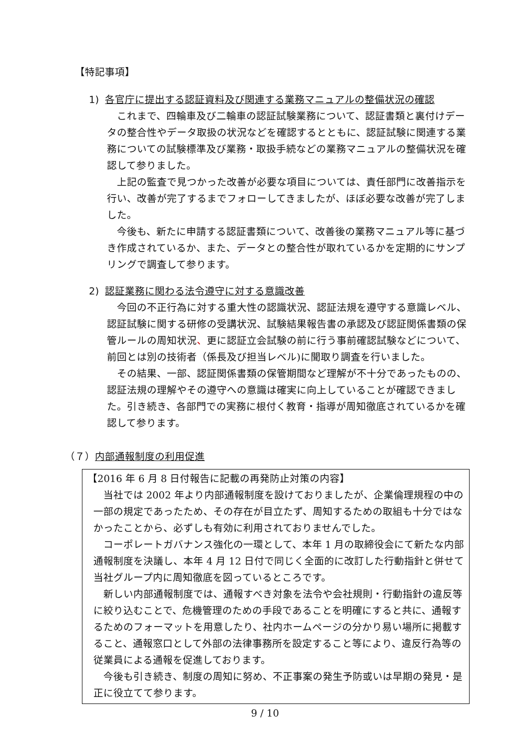【特記事項】
1) 各官庁に提出する認証資料及び関連する業務マニュアルの整備状況の確認
これまで、四輪車及び二輪車の認証試験業務について、認証書類と裏付けデータの整合性やデータ取扱の状況などを確認するとともに、認証試験に関連する業務についての試験標準及び業務・取扱手続などの業務マニュアルの整備状況を確認して参りました。
上記の監査で見つかった改善が必要な項目については、責任部門に改善指示を行い、改善が完了するまでフォローしてきましたが、ほぼ必要な改善が完了しました。
今後も、新たに申請する認証書類について、改善後の業務マニュアル等に基づき作成されているか、また、データとの整合性が取れているかを定期的にサンプリングで調査して参ります。
2) 認証業務に関わる法令遵守に対する意識改善
今回の不正行為に対する重大性の認識状況、認証法規を遵守する意識レベル、認証試験に関する研修の受講状況、試験結果報告書の承認及び認証関係書類の保管ルールの周知状況、更に認証立会試験の前に行う事前確認試験などについて、前回とは別の技術者（係長及び担当レベル)に聞取り調査を行いました。
その結果、一部、認証関係書類の保管期間など理解が不十分であったものの、認証法規の理解やその遵守への意識は確実に向上していることが確認できました。引き続き、各部門での実務に根付く教育・指導が周知徹底されているかを確認して参ります。
（７）内部通報制度の利用促進
【2016 年 6 月 8 日付報告に記載の再発防止対策の内容】
当社では 2002 年より内部通報制度を設けておりましたが、企業倫理規程の中の一部の規定であったため、その存在が目立たず、周知するための取組も十分ではなかったことから、必ずしも有効に利用されておりませんでした。
コーポレートガバナンス強化の一環として、本年 1 月の取締役会にて新たな内部通報制度を決議し、本年 4 月 12 日付で同じく全面的に改訂した行動指針と併せて当社グループ内に周知徹底を図っているところです。
新しい内部通報制度では、通報すべき対象を法令や会社規則・行動指針の違反等に絞り込むことで、危機管理のための手段であることを明確にすると共に、通報するためのフォーマットを用意したり、社内ホームページの分かり易い場所に掲載すること、通報窓口として外部の法律事務所を設定すること等により、違反行為等の従業員による通報を促進しております。
今後も引き続き、制度の周知に努め、不正事案の発生予防或いは早期の発見・是正に役立てて参ります。
9 / 10